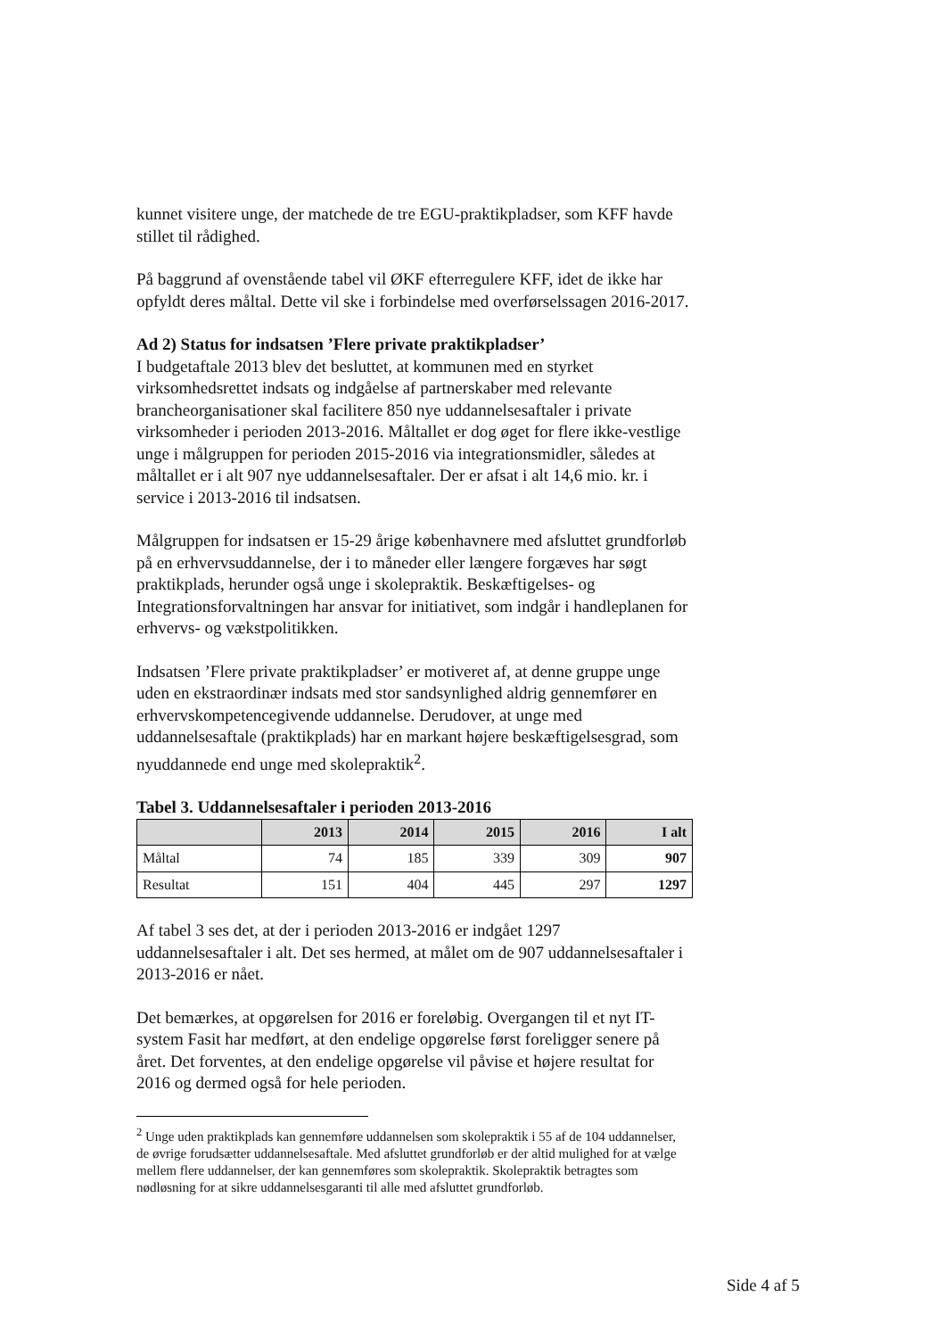kunnet visitere unge, der matchede de tre EGU-praktikpladser, som KFF havde stillet til rådighed.
På baggrund af ovenstående tabel vil ØKF efterregulere KFF, idet de ikke har opfyldt deres måltal. Dette vil ske i forbindelse med overførselssagen 2016-2017.
Ad 2) Status for indsatsen ’Flere private praktikpladser’
I budgetaftale 2013 blev det besluttet, at kommunen med en styrket virksomhedsrettet indsats og indgåelse af partnerskaber med relevante brancheorganisationer skal facilitere 850 nye uddannelsesaftaler i private virksomheder i perioden 2013-2016. Måltallet er dog øget for flere ikke-vestlige unge i målgruppen for perioden 2015-2016 via integrationsmidler, således at måltallet er i alt 907 nye uddannelsesaftaler. Der er afsat i alt 14,6 mio. kr. i service i 2013-2016 til indsatsen.
Målgruppen for indsatsen er 15-29 årige københavnere med afsluttet grundforløb på en erhvervsuddannelse, der i to måneder eller længere forgæves har søgt praktikplads, herunder også unge i skolepraktik. Beskæftigelses- og Integrationsforvaltningen har ansvar for initiativet, som indgår i handleplanen for erhvervs- og vækstpolitikken.
Indsatsen ’Flere private praktikpladser’ er motiveret af, at denne gruppe unge uden en ekstraordinær indsats med stor sandsynlighed aldrig gennemfører en erhvervskompetencegivende uddannelse. Derudover, at unge med uddannelsesaftale (praktikplads) har en markant højere beskæftigelsesgrad, som nyuddannede end unge med skolepraktik<sup>2</sup>.
Tabel 3. Uddannelsesaftaler i perioden 2013-2016
| | 2013 | 2014 | 2015 | 2016 | I alt |
| --- | --- | --- | --- | --- | --- |
| Måltal | 74 | 185 | 339 | 309 | 907 |
| Resultat | 151 | 404 | 445 | 297 | 1297 |
Af tabel 3 ses det, at der i perioden 2013-2016 er indgået 1297 uddannelsesaftaler i alt. Det ses hermed, at målet om de 907 uddannelsesaftaler i 2013-2016 er nået.
Det bemærkes, at opgørelsen for 2016 er foreløbig. Overgangen til et nyt IT-system Fasit har medført, at den endelige opgørelse først foreligger senere på året. Det forventes, at den endelige opgørelse vil påvise et højere resultat for 2016 og dermed også for hele perioden.
<sup>2</sup> Unge uden praktikplads kan gennemføre uddannelsen som skolepraktik i 55 af de 104 uddannelser, de øvrige forudsætter uddannelsesaftale. Med afsluttet grundforløb er der altid mulighed for at vælge mellem flere uddannelser, der kan gennemføres som skolepraktik. Skolepraktik betragtes som nødløsning for at sikre uddannelsesgaranti til alle med afsluttet grundforløb.
Side 4 af 5